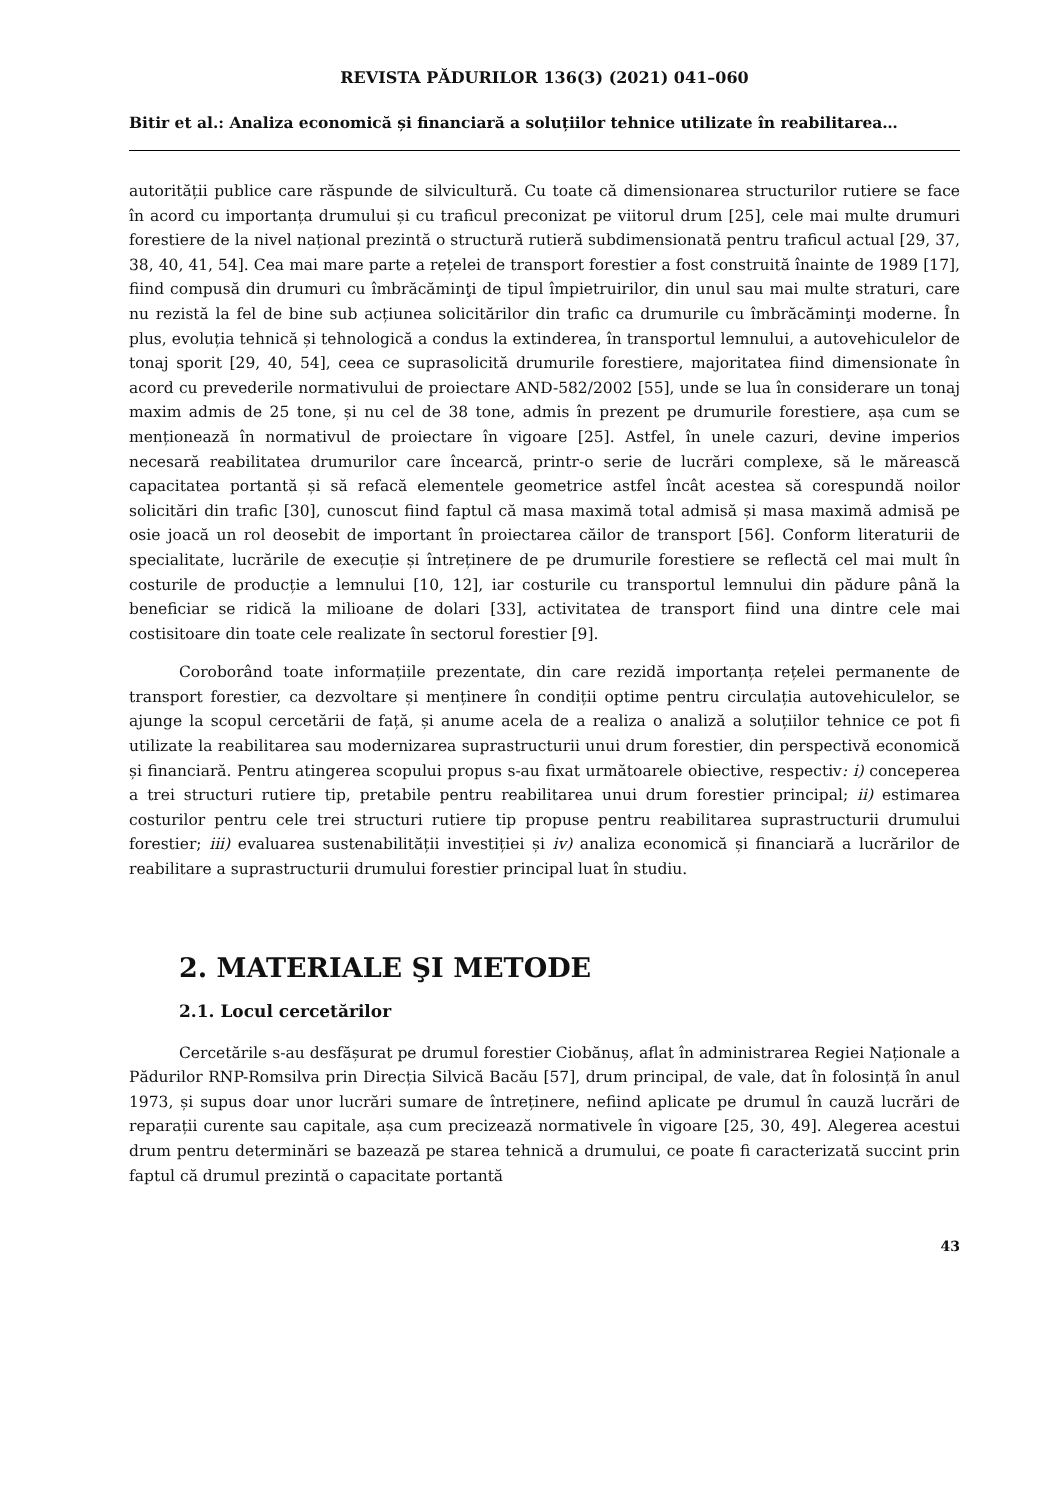REVISTA PĂDURILOR 136(3) (2021) 041–060
Bitir et al.: Analiza economică și financiară a soluțiilor tehnice utilizate în reabilitarea…
autorității publice care răspunde de silvicultură. Cu toate că dimensionarea structurilor rutiere se face în acord cu importanța drumului și cu traficul preconizat pe viitorul drum [25], cele mai multe drumuri forestiere de la nivel național prezintă o structură rutieră subdimensionată pentru traficul actual [29, 37, 38, 40, 41, 54]. Cea mai mare parte a rețelei de transport forestier a fost construită înainte de 1989 [17], fiind compusă din drumuri cu îmbrăcăminţi de tipul împietruirilor, din unul sau mai multe straturi, care nu rezistă la fel de bine sub acțiunea solicitărilor din trafic ca drumurile cu îmbrăcăminţi moderne. În plus, evoluția tehnică și tehnologică a condus la extinderea, în transportul lemnului, a autovehiculelor de tonaj sporit [29, 40, 54], ceea ce suprasolicită drumurile forestiere, majoritatea fiind dimensionate în acord cu prevederile normativului de proiectare AND-582/2002 [55], unde se lua în considerare un tonaj maxim admis de 25 tone, și nu cel de 38 tone, admis în prezent pe drumurile forestiere, așa cum se menționează în normativul de proiectare în vigoare [25]. Astfel, în unele cazuri, devine imperios necesară reabilitatea drumurilor care încearcă, printr-o serie de lucrări complexe, să le mărească capacitatea portantă și să refacă elementele geometrice astfel încât acestea să corespundă noilor solicitări din trafic [30], cunoscut fiind faptul că masa maximă total admisă și masa maximă admisă pe osie joacă un rol deosebit de important în proiectarea căilor de transport [56]. Conform literaturii de specialitate, lucrările de execuție și întreținere de pe drumurile forestiere se reflectă cel mai mult în costurile de producție a lemnului [10, 12], iar costurile cu transportul lemnului din pădure până la beneficiar se ridică la milioane de dolari [33], activitatea de transport fiind una dintre cele mai costisitoare din toate cele realizate în sectorul forestier [9].
Coroborând toate informațiile prezentate, din care rezidă importanța rețelei permanente de transport forestier, ca dezvoltare și menținere în condiții optime pentru circulația autovehiculelor, se ajunge la scopul cercetării de față, și anume acela de a realiza o analiză a soluțiilor tehnice ce pot fi utilizate la reabilitarea sau modernizarea suprastructurii unui drum forestier, din perspectivă economică și financiară. Pentru atingerea scopului propus s-au fixat următoarele obiective, respectiv: i) conceperea a trei structuri rutiere tip, pretabile pentru reabilitarea unui drum forestier principal; ii) estimarea costurilor pentru cele trei structuri rutiere tip propuse pentru reabilitarea suprastructurii drumului forestier; iii) evaluarea sustenabilității investiției și iv) analiza economică și financiară a lucrărilor de reabilitare a suprastructurii drumului forestier principal luat în studiu.
2. MATERIALE ŞI METODE
2.1. Locul cercetărilor
Cercetările s-au desfășurat pe drumul forestier Ciobănuș, aflat în administrarea Regiei Naționale a Pădurilor RNP-Romsilva prin Direcția Silvică Bacău [57], drum principal, de vale, dat în folosință în anul 1973, și supus doar unor lucrări sumare de întreținere, nefiind aplicate pe drumul în cauză lucrări de reparații curente sau capitale, așa cum precizează normativele în vigoare [25, 30, 49]. Alegerea acestui drum pentru determinări se bazează pe starea tehnică a drumului, ce poate fi caracterizată succint prin faptul că drumul prezintă o capacitate portantă
43